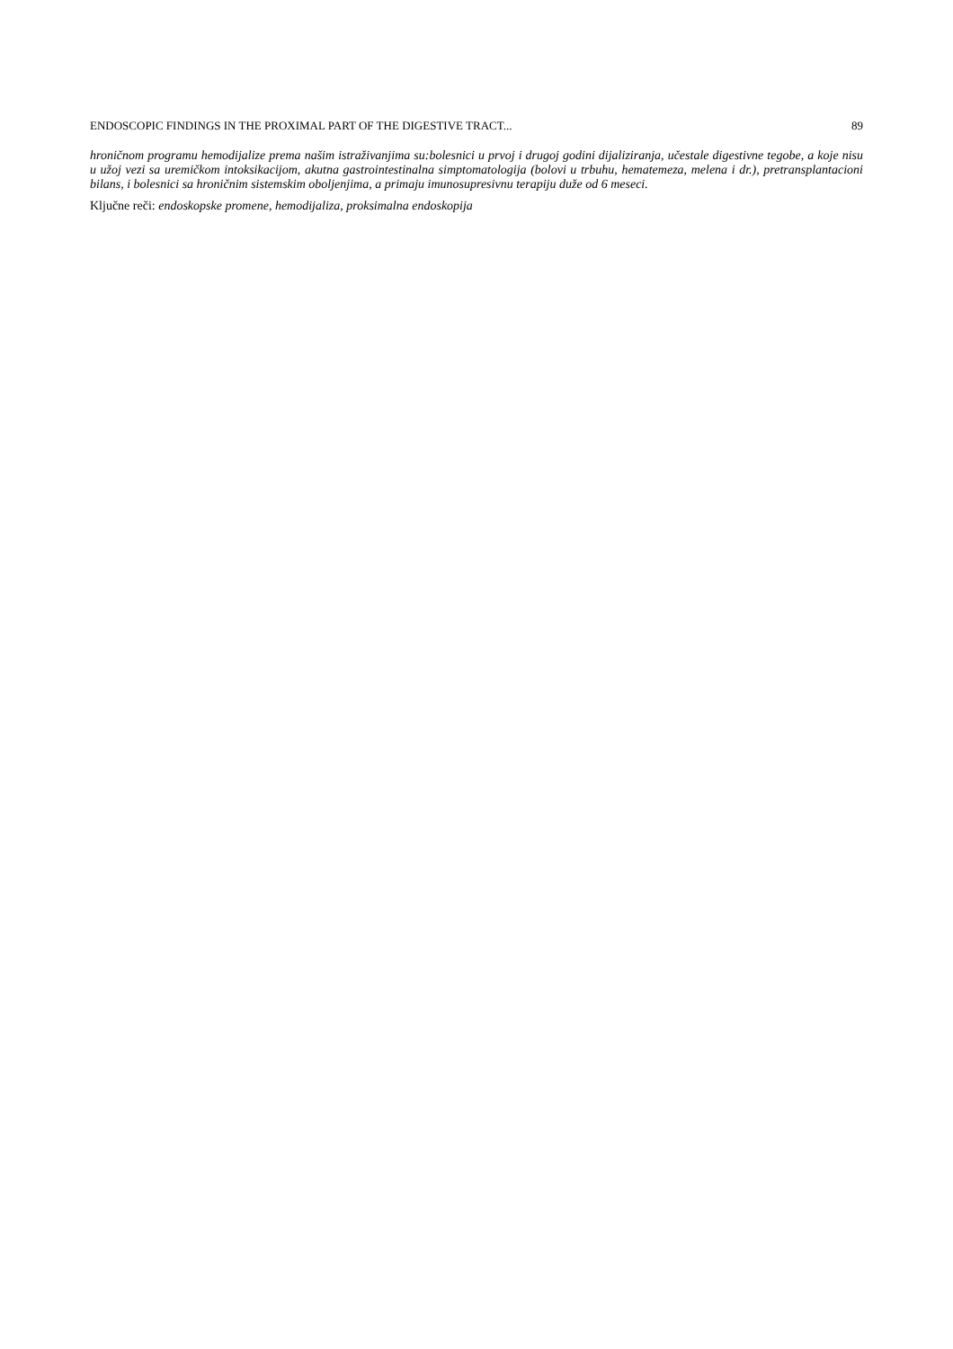ENDOSCOPIC FINDINGS IN THE PROXIMAL PART OF THE DIGESTIVE TRACT... 89
hroničnom programu hemodijalize prema našim istraživanjima su:bolesnici u prvoj i drugoj godini dijaliziranja, učestale digestivne tegobe, a koje nisu u užoj vezi sa uremičkom intoksikacijom, akutna gastrointestinalna simptomatologija (bolovi u trbuhu, hematemeza, melena i dr.), pretransplantacioni bilans, i bolesnici sa hroničnim sistemskim oboljenjima, a primaju imunosupresivnu terapiju duže od 6 meseci.
Ključne reči: endoskopske promene, hemodijaliza, proksimalna endoskopija